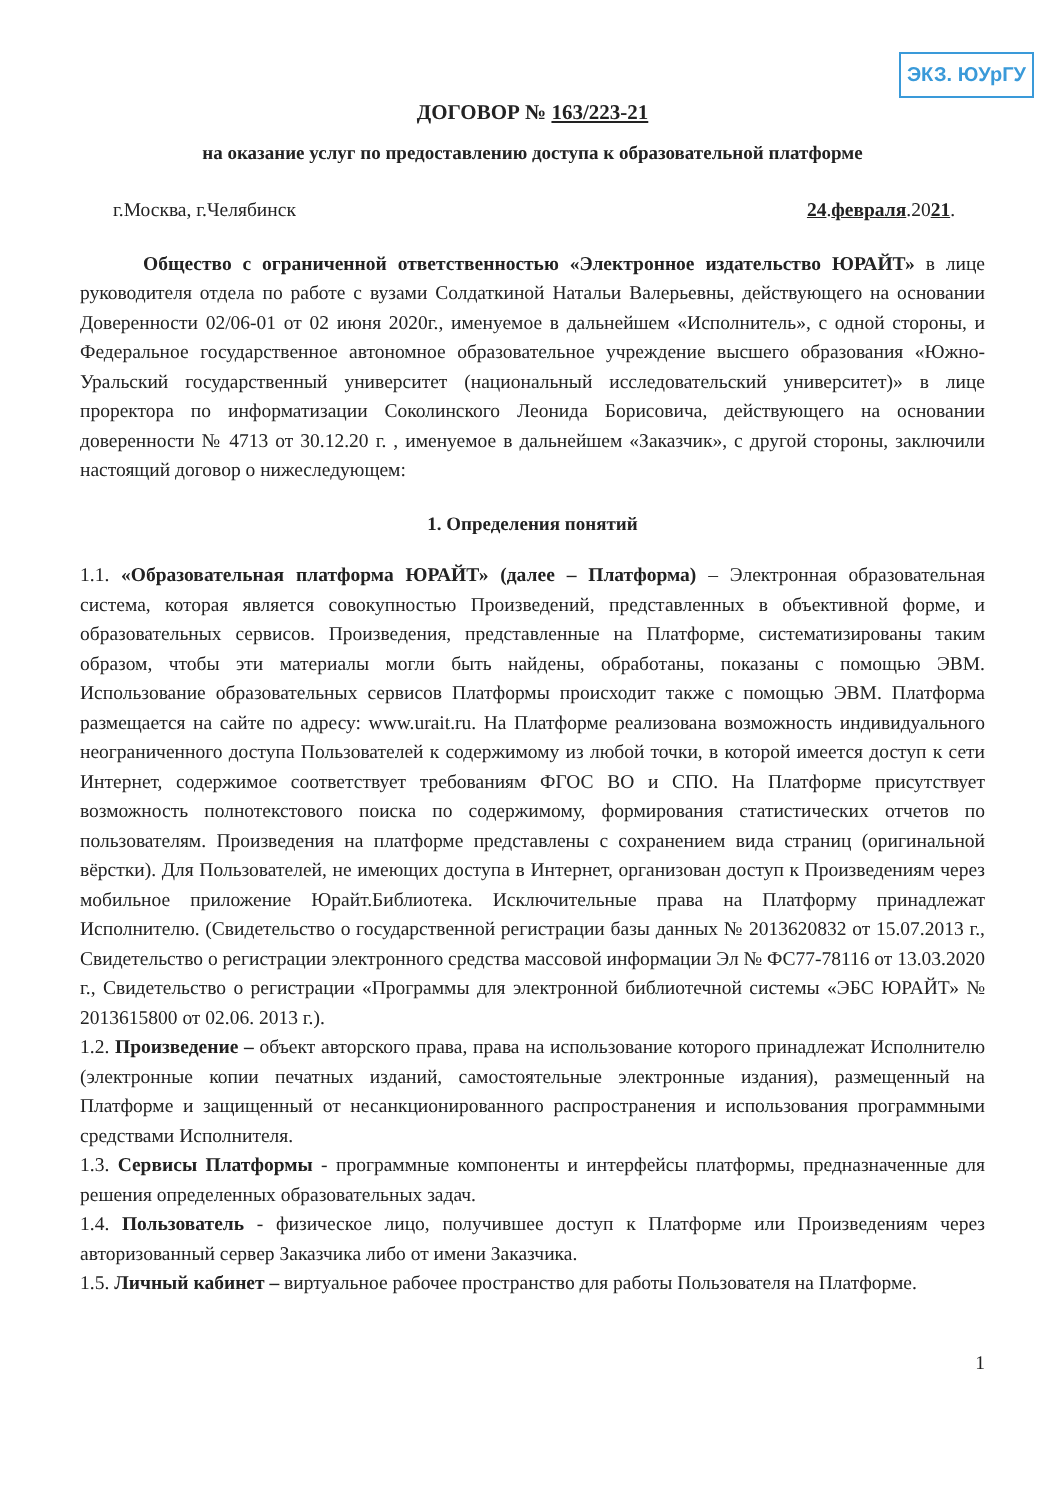ЭКЗ. ЮУрГУ
ДОГОВОР № 163/223-21
на оказание услуг по предоставлению доступа к образовательной платформе
г.Москва, г.Челябинск 24.февраля.2021.
Общество с ограниченной ответственностью «Электронное издательство ЮРАЙТ» в лице руководителя отдела по работе с вузами Солдаткиной Натальи Валерьевны, действующего на основании Доверенности 02/06-01 от 02 июня 2020г., именуемое в дальнейшем «Исполнитель», с одной стороны, и Федеральное государственное автономное образовательное учреждение высшего образования «Южно-Уральский государственный университет (национальный исследовательский университет)» в лице проректора по информатизации Соколинского Леонида Борисовича, действующего на основании доверенности № 4713 от 30.12.20 г. , именуемое в дальнейшем «Заказчик», с другой стороны, заключили настоящий договор о нижеследующем:
1. Определения понятий
1.1. «Образовательная платформа ЮРАЙТ» (далее – Платформа) – Электронная образовательная система, которая является совокупностью Произведений, представленных в объективной форме, и образовательных сервисов. Произведения, представленные на Платформе, систематизированы таким образом, чтобы эти материалы могли быть найдены, обработаны, показаны с помощью ЭВМ. Использование образовательных сервисов Платформы происходит также с помощью ЭВМ. Платформа размещается на сайте по адресу: www.urait.ru. На Платформе реализована возможность индивидуального неограниченного доступа Пользователей к содержимому из любой точки, в которой имеется доступ к сети Интернет, содержимое соответствует требованиям ФГОС ВО и СПО. На Платформе присутствует возможность полнотекстового поиска по содержимому, формирования статистических отчетов по пользователям. Произведения на платформе представлены с сохранением вида страниц (оригинальной вёрстки). Для Пользователей, не имеющих доступа в Интернет, организован доступ к Произведениям через мобильное приложение Юрайт.Библиотека. Исключительные права на Платформу принадлежат Исполнителю. (Свидетельство о государственной регистрации базы данных № 2013620832 от 15.07.2013 г., Свидетельство о регистрации электронного средства массовой информации Эл № ФС77-78116 от 13.03.2020 г., Свидетельство о регистрации «Программы для электронной библиотечной системы «ЭБС ЮРАЙТ» № 2013615800 от 02.06. 2013 г.).
1.2. Произведение – объект авторского права, права на использование которого принадлежат Исполнителю (электронные копии печатных изданий, самостоятельные электронные издания), размещенный на Платформе и защищенный от несанкционированного распространения и использования программными средствами Исполнителя.
1.3. Сервисы Платформы - программные компоненты и интерфейсы платформы, предназначенные для решения определенных образовательных задач.
1.4. Пользователь - физическое лицо, получившее доступ к Платформе или Произведениям через авторизованный сервер Заказчика либо от имени Заказчика.
1.5. Личный кабинет – виртуальное рабочее пространство для работы Пользователя на Платформе.
1